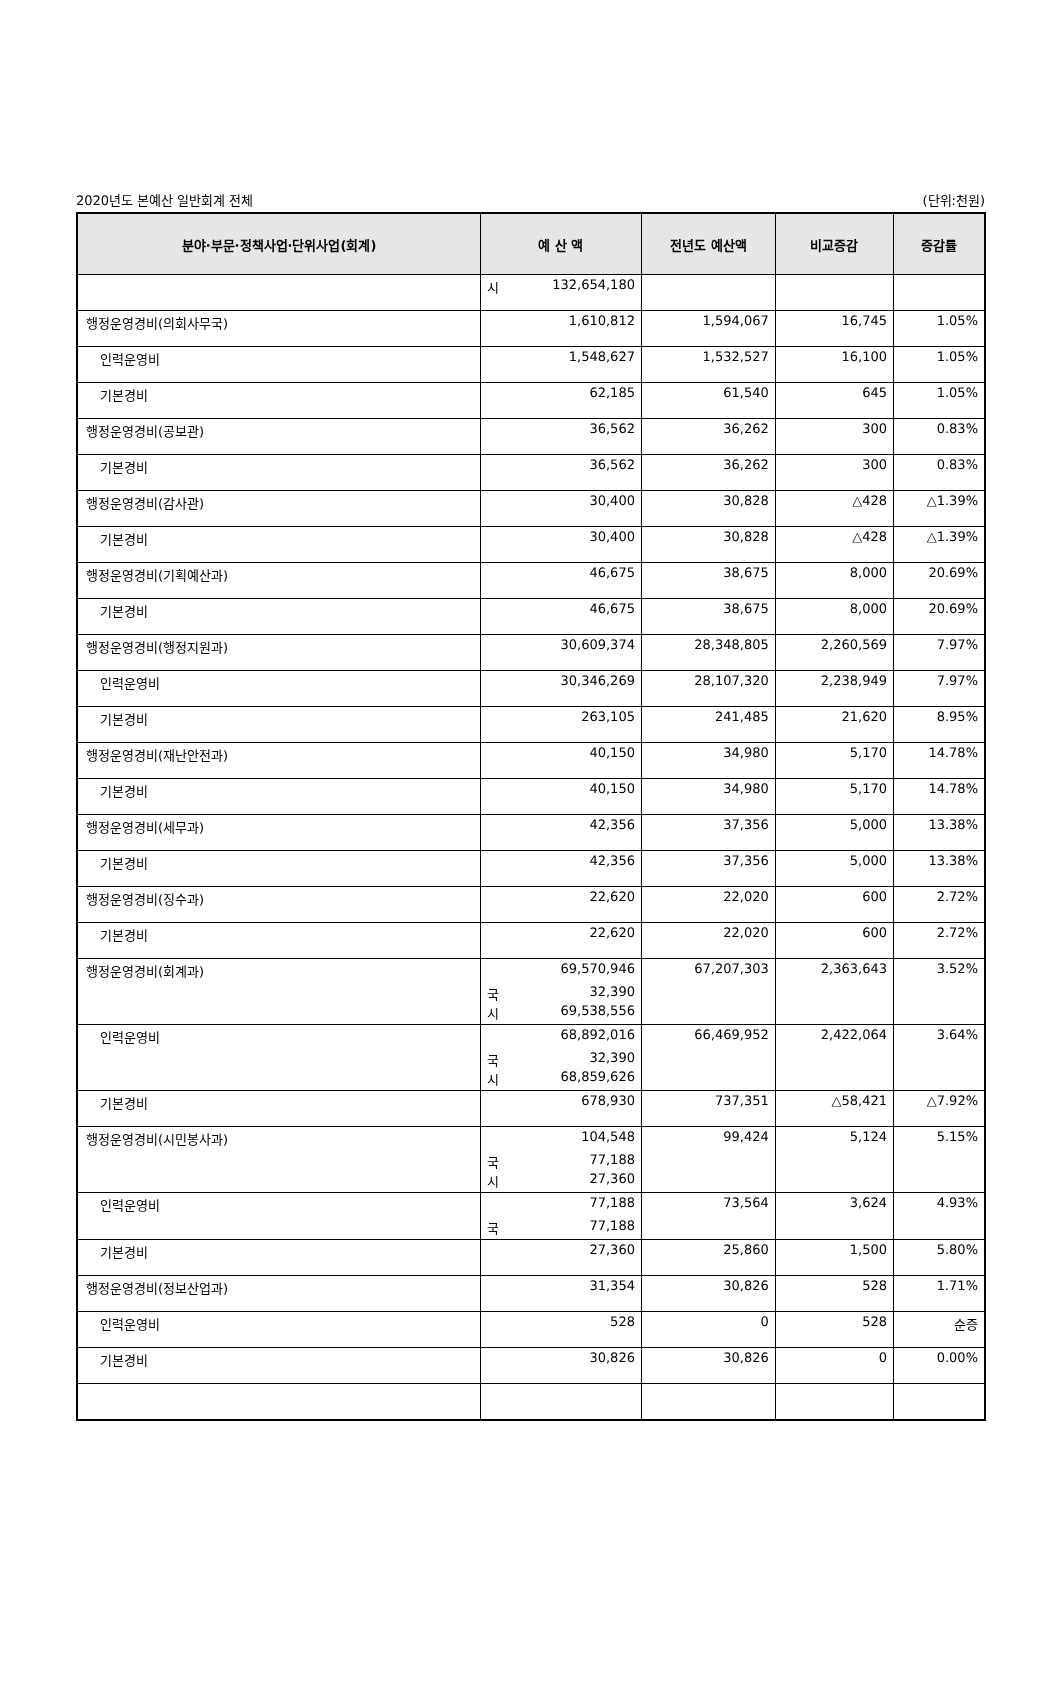2020년도 본예산 일반회계 전체 (단위:천원)
| 분야·부문·정책사업·단위사업(회계) | 예 산 액 | 전년도 예산액 | 비교증감 | 증감률 |
| --- | --- | --- | --- | --- |
| | 시 132,654,180 | | | |
| 행정운영경비(의회사무국) | 1,610,812 | 1,594,067 | 16,745 | 1.05% |
| 인력운영비 | 1,548,627 | 1,532,527 | 16,100 | 1.05% |
| 기본경비 | 62,185 | 61,540 | 645 | 1.05% |
| 행정운영경비(공보관) | 36,562 | 36,262 | 300 | 0.83% |
| 기본경비 | 36,562 | 36,262 | 300 | 0.83% |
| 행정운영경비(감사관) | 30,400 | 30,828 | △428 | △1.39% |
| 기본경비 | 30,400 | 30,828 | △428 | △1.39% |
| 행정운영경비(기획예산과) | 46,675 | 38,675 | 8,000 | 20.69% |
| 기본경비 | 46,675 | 38,675 | 8,000 | 20.69% |
| 행정운영경비(행정지원과) | 30,609,374 | 28,348,805 | 2,260,569 | 7.97% |
| 인력운영비 | 30,346,269 | 28,107,320 | 2,238,949 | 7.97% |
| 기본경비 | 263,105 | 241,485 | 21,620 | 8.95% |
| 행정운영경비(재난안전과) | 40,150 | 34,980 | 5,170 | 14.78% |
| 기본경비 | 40,150 | 34,980 | 5,170 | 14.78% |
| 행정운영경비(세무과) | 42,356 | 37,356 | 5,000 | 13.38% |
| 기본경비 | 42,356 | 37,356 | 5,000 | 13.38% |
| 행정운영경비(징수과) | 22,620 | 22,020 | 600 | 2.72% |
| 기본경비 | 22,620 | 22,020 | 600 | 2.72% |
| 행정운영경비(회계과) | 69,570,946 국 32,390 시 69,538,556 | 67,207,303 | 2,363,643 | 3.52% |
| 인력운영비 | 68,892,016 국 32,390 시 68,859,626 | 66,469,952 | 2,422,064 | 3.64% |
| 기본경비 | 678,930 | 737,351 | △58,421 | △7.92% |
| 행정운영경비(시민봉사과) | 104,548 국 77,188 시 27,360 | 99,424 | 5,124 | 5.15% |
| 인력운영비 | 77,188 국 77,188 | 73,564 | 3,624 | 4.93% |
| 기본경비 | 27,360 | 25,860 | 1,500 | 5.80% |
| 행정운영경비(정보산업과) | 31,354 | 30,826 | 528 | 1.71% |
| 인력운영비 | 528 | 0 | 528 | 순증 |
| 기본경비 | 30,826 | 30,826 | 0 | 0.00% |